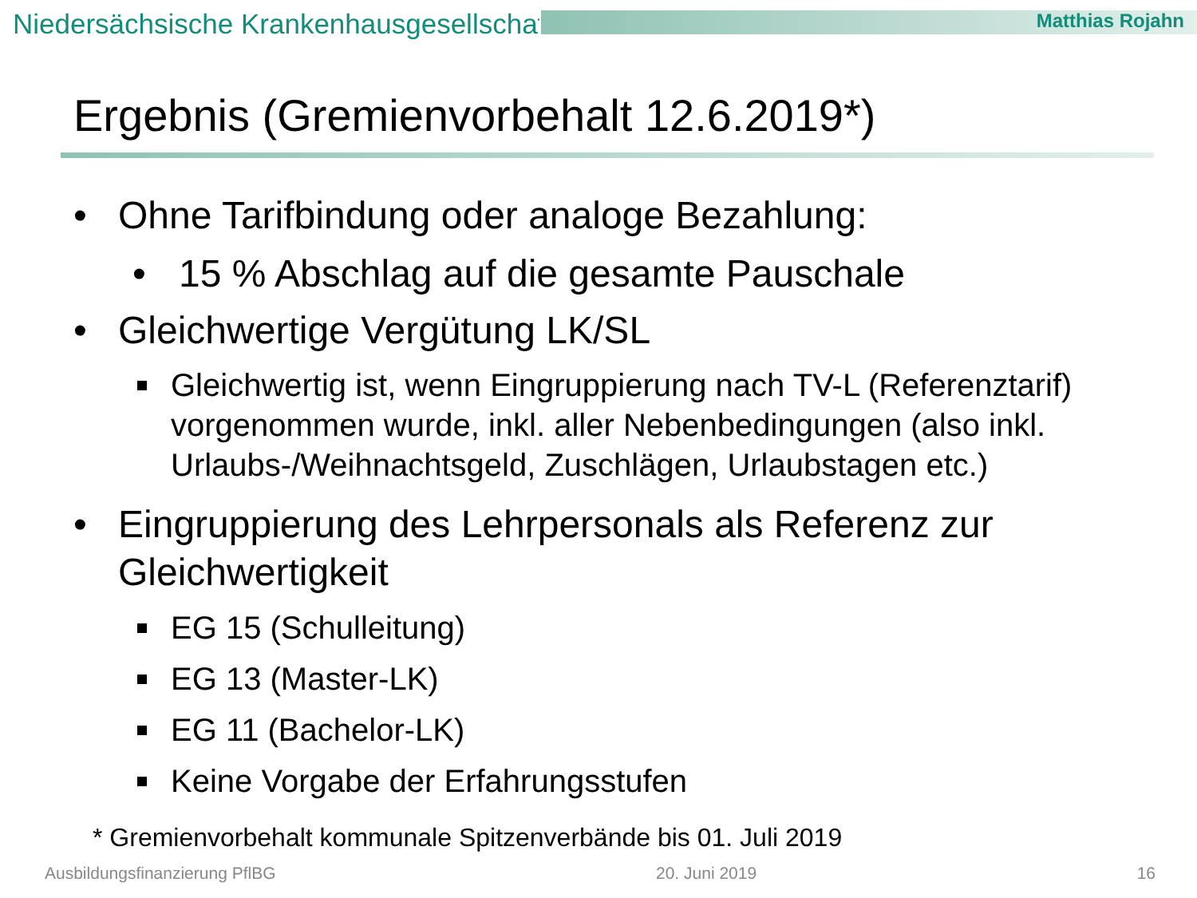Niedersächsische Krankenhausgesellschaft
Matthias Rojahn
Ergebnis (Gremienvorbehalt 12.6.2019*)
• Ohne Tarifbindung oder analoge Bezahlung:
• 15 % Abschlag auf die gesamte Pauschale
• Gleichwertige Vergütung LK/SL
Gleichwertig ist, wenn Eingruppierung nach TV-L (Referenztarif) vorgenommen wurde, inkl. aller Nebenbedingungen (also inkl. Urlaubs-/Weihnachtsgeld, Zuschlägen, Urlaubstagen etc.)
• Eingruppierung des Lehrpersonals als Referenz zur Gleichwertigkeit
EG 15 (Schulleitung)
EG 13 (Master-LK)
EG 11 (Bachelor-LK)
Keine Vorgabe der Erfahrungsstufen
* Gremienvorbehalt kommunale Spitzenverbände bis 01. Juli 2019
Ausbildungsfinanzierung PflBG 20. Juni 2019 16